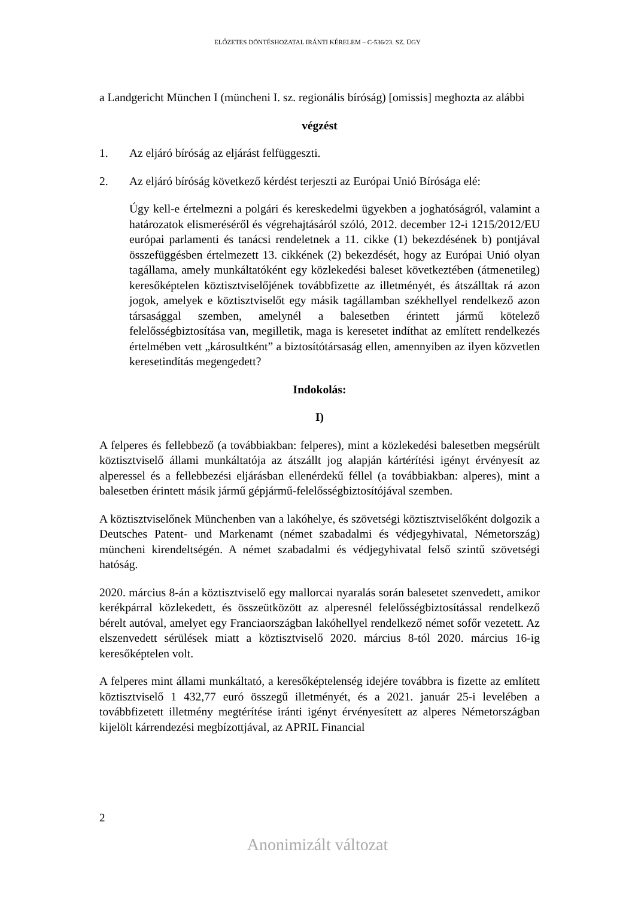ELŐZETES DÖNTÉSHOZATAL IRÁNTI KÉRELEM – C-536/23. SZ. ÜGY
a Landgericht München I (müncheni I. sz. regionális bíróság) [omissis] meghozta az alábbi
végzést
1. Az eljáró bíróság az eljárást felfüggeszti.
2. Az eljáró bíróság következő kérdést terjeszti az Európai Unió Bírósága elé:
Úgy kell-e értelmezni a polgári és kereskedelmi ügyekben a joghatóságról, valamint a határozatok elismeréséről és végrehajtásáról szóló, 2012. december 12-i 1215/2012/EU európai parlamenti és tanácsi rendeletnek a 11. cikke (1) bekezdésének b) pontjával összefüggésben értelmezett 13. cikkének (2) bekezdését, hogy az Európai Unió olyan tagállama, amely munkáltatóként egy közlekedési baleset következtében (átmenetileg) keresőképtelen köztisztviselőjének továbbfizette az illetményét, és átszálltak rá azon jogok, amelyek e köztisztviselőt egy másik tagállamban székhellyel rendelkező azon társasággal szemben, amelynél a balesetben érintett jármű kötelező felelősségbiztosítása van, megilletik, maga is keresetet indíthat az említett rendelkezés értelmében vett „károsultként” a biztosítótársaság ellen, amennyiben az ilyen közvetlen keresetindítás megengedett?
Indokolás:
I)
A felperes és fellebbező (a továbbiakban: felperes), mint a közlekedési balesetben megsérült köztisztviselő állami munkáltatója az átszállt jog alapján kártérítési igényt érvényesít az alperessel és a fellebbezési eljárásban ellenérdekű féllel (a továbbiakban: alperes), mint a balesetben érintett másik jármű gépjármű-felelősségbiztosítójával szemben.
A köztisztviselőnek Münchenben van a lakóhelye, és szövetségi köztisztviselőként dolgozik a Deutsches Patent- und Markenamt (német szabadalmi és védjegyhivatal, Németország) müncheni kirendeltségén. A német szabadalmi és védjegyhivatal felső szintű szövetségi hatóság.
2020. március 8-án a köztisztviselő egy mallorcai nyaralás során balesetet szenvedett, amikor kerékpárral közlekedett, és összeütközött az alperesnél felelősségbiztosítással rendelkező bérelt autóval, amelyet egy Franciaországban lakóhellyel rendelkező német sofőr vezetett. Az elszenvedett sérülések miatt a köztisztviselő 2020. március 8-tól 2020. március 16-ig keresőképtelen volt.
A felperes mint állami munkáltató, a keresőképtelenség idejére továbbra is fizette az említett köztisztviselő 1 432,77 euró összegű illetményét, és a 2021. január 25-i levelében a továbbfizetett illetmény megtérítése iránti igényt érvényesített az alperes Németországban kijelölt kárrendezési megbízottjával, az APRIL Financial
2
Anonimizált változat